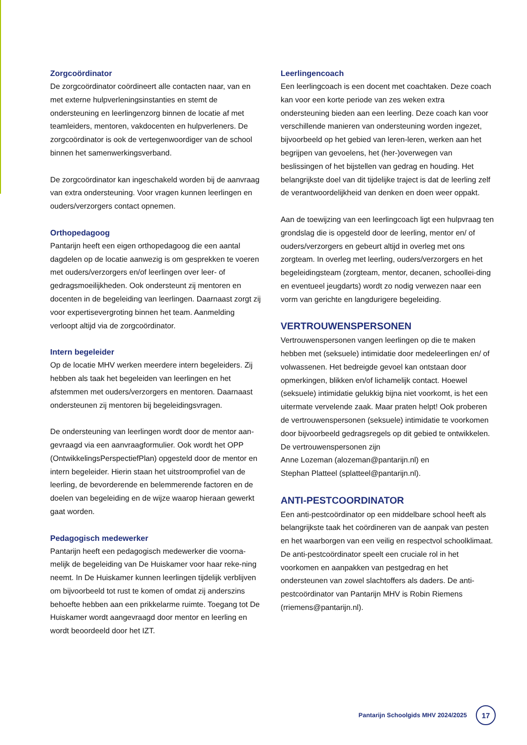Zorgcoördinator
De zorgcoördinator coördineert alle contacten naar, van en met externe hulpverleningsinstanties en stemt de ondersteuning en leerlingenzorg binnen de locatie af met teamleiders, mentoren, vakdocenten en hulpverleners. De zorgcoördinator is ook de vertegenwoordiger van de school binnen het samenwerkingsverband.
De zorgcoördinator kan ingeschakeld worden bij de aanvraag van extra ondersteuning. Voor vragen kunnen leerlingen en ouders/verzorgers contact opnemen.
Orthopedagoog
Pantarijn heeft een eigen orthopedagoog die een aantal dagdelen op de locatie aanwezig is om gesprekken te voeren met ouders/verzorgers en/of leerlingen over leer- of gedragsmoeilijkheden. Ook ondersteunt zij mentoren en docenten in de begeleiding van leerlingen. Daarnaast zorgt zij voor expertisevergroting binnen het team. Aanmelding verloopt altijd via de zorgcoördinator.
Intern begeleider
Op de locatie MHV werken meerdere intern begeleiders. Zij hebben als taak het begeleiden van leerlingen en het afstemmen met ouders/verzorgers en mentoren. Daarnaast ondersteunen zij mentoren bij begeleidingsvragen.
De ondersteuning van leerlingen wordt door de mentor aan-gevraagd via een aanvraagformulier. Ook wordt het OPP (OntwikkelingsPerspectiefPlan) opgesteld door de mentor en intern begeleider. Hierin staan het uitstroomprofiel van de leerling, de bevorderende en belemmerende factoren en de doelen van begeleiding en de wijze waarop hieraan gewerkt gaat worden.
Pedagogisch medewerker
Pantarijn heeft een pedagogisch medewerker die voorna-melijk de begeleiding van De Huiskamer voor haar reke-ning neemt. In De Huiskamer kunnen leerlingen tijdelijk verblijven om bijvoorbeeld tot rust te komen of omdat zij anderszins behoefte hebben aan een prikkelarme ruimte. Toegang tot De Huiskamer wordt aangevraagd door mentor en leerling en wordt beoordeeld door het IZT.
Leerlingencoach
Een leerlingcoach is een docent met coachtaken. Deze coach kan voor een korte periode van zes weken extra ondersteuning bieden aan een leerling. Deze coach kan voor verschillende manieren van ondersteuning worden ingezet, bijvoorbeeld op het gebied van leren-leren, werken aan het begrijpen van gevoelens, het (her-)overwegen van beslissingen of het bijstellen van gedrag en houding. Het belangrijkste doel van dit tijdelijke traject is dat de leerling zelf de verantwoordelijkheid van denken en doen weer oppakt.
Aan de toewijzing van een leerlingcoach ligt een hulpvraag ten grondslag die is opgesteld door de leerling, mentor en/ of ouders/verzorgers en gebeurt altijd in overleg met ons zorgteam. In overleg met leerling, ouders/verzorgers en het begeleidingsteam (zorgteam, mentor, decanen, schoollei-ding en eventueel jeugdarts) wordt zo nodig verwezen naar een vorm van gerichte en langdurigere begeleiding.
VERTROUWENSPERSONEN
Vertrouwenspersonen vangen leerlingen op die te maken hebben met (seksuele) intimidatie door medeleerlingen en/ of volwassenen. Het bedreigde gevoel kan ontstaan door opmerkingen, blikken en/of lichamelijk contact. Hoewel (seksuele) intimidatie gelukkig bijna niet voorkomt, is het een uitermate vervelende zaak. Maar praten helpt! Ook proberen de vertrouwenspersonen (seksuele) intimidatie te voorkomen door bijvoorbeeld gedragsregels op dit gebied te ontwikkelen. De vertrouwenspersonen zijn
Anne Lozeman (alozeman@pantarijn.nl) en
Stephan Platteel (splatteel@pantarijn.nl).
ANTI-PESTCOORDINATOR
Een anti-pestcoördinator op een middelbare school heeft als belangrijkste taak het coördineren van de aanpak van pesten en het waarborgen van een veilig en respectvol schoolklimaat. De anti-pestcoördinator speelt een cruciale rol in het voorkomen en aanpakken van pestgedrag en het ondersteunen van zowel slachtoffers als daders. De anti-pestcoördinator van Pantarijn MHV is Robin Riemens (rriemens@pantarijn.nl).
Pantarijn Schoolgids MHV 2024/2025 17